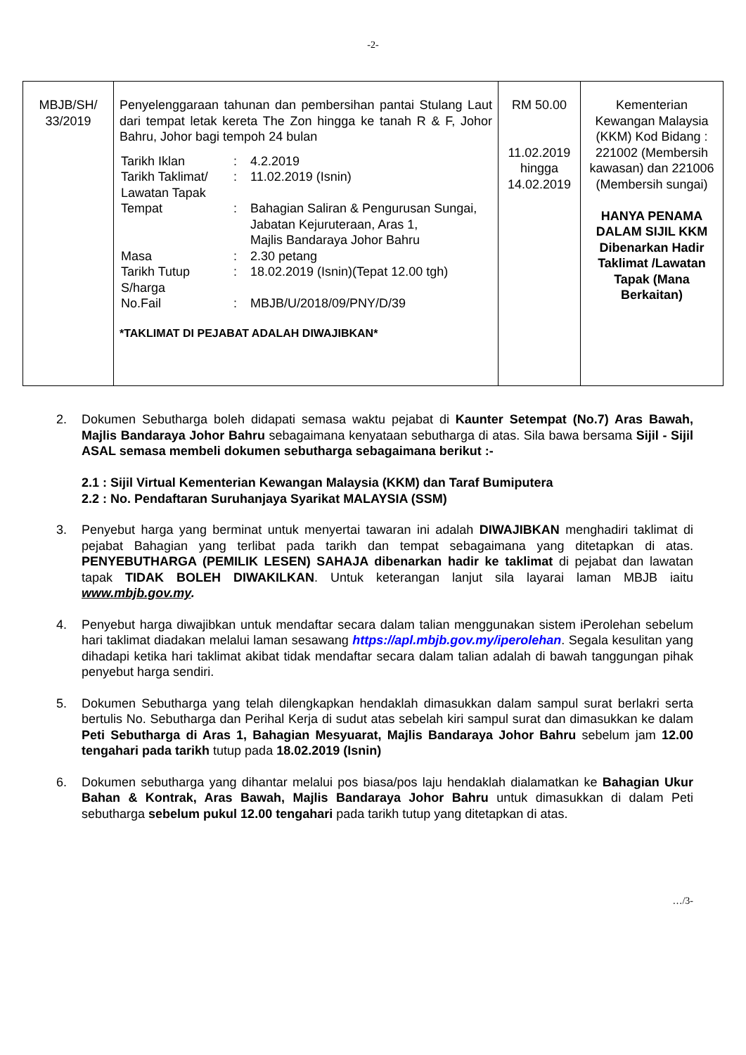-2-
| MBJB/SH/ 33/2019 | Penyelenggaraan tahunan dan pembersihan pantai Stulang Laut dari tempat letak kereta The Zon hingga ke tanah R & F, Johor Bahru, Johor bagi tempoh 24 bulan / Tarikh Iklan / : / 4.2.2019 / / Tarikh Taklimat/ Lawatan Tapak / : / 11.02.2019 (Isnin) / / Tempat / : / Bahagian Saliran & Pengurusan Sungai, Jabatan Kejuruteraan, Aras 1, Majlis Bandaraya Johor Bahru / / Masa / : / 2.30 petang / / Tarikh Tutup S/harga / : / 18.02.2019 (Isnin)(Tepat 12.00 tgh) / / No.Fail / : / MBJB/U/2018/09/PNY/D/39 / *TAKLIMAT DI PEJABAT ADALAH DIWAJIBKAN* | RM 50.00 11.02.2019 hingga 14.02.2019 | Kementerian Kewangan Malaysia (KKM) Kod Bidang : 221002 (Membersih kawasan) dan 221006 (Membersih sungai) HANYA PENAMA DALAM SIJIL KKM Dibenarkan Hadir Taklimat /Lawatan Tapak (Mana Berkaitan) |
2. Dokumen Sebutharga boleh didapati semasa waktu pejabat di Kaunter Setempat (No.7) Aras Bawah, Majlis Bandaraya Johor Bahru sebagaimana kenyataan sebutharga di atas. Sila bawa bersama Sijil - Sijil ASAL semasa membeli dokumen sebutharga sebagaimana berikut :-
2.1 : Sijil Virtual Kementerian Kewangan Malaysia (KKM) dan Taraf Bumiputera
2.2 : No. Pendaftaran Suruhanjaya Syarikat MALAYSIA (SSM)
3. Penyebut harga yang berminat untuk menyertai tawaran ini adalah DIWAJIBKAN menghadiri taklimat di pejabat Bahagian yang terlibat pada tarikh dan tempat sebagaimana yang ditetapkan di atas. PENYEBUTHARGA (PEMILIK LESEN) SAHAJA dibenarkan hadir ke taklimat di pejabat dan lawatan tapak TIDAK BOLEH DIWAKILKAN. Untuk keterangan lanjut sila layarai laman MBJB iaitu www.mbjb.gov.my.
4. Penyebut harga diwajibkan untuk mendaftar secara dalam talian menggunakan sistem iPerolehan sebelum hari taklimat diadakan melalui laman sesawang https://apl.mbjb.gov.my/iperolehan. Segala kesulitan yang dihadapi ketika hari taklimat akibat tidak mendaftar secara dalam talian adalah di bawah tanggungan pihak penyebut harga sendiri.
5. Dokumen Sebutharga yang telah dilengkapkan hendaklah dimasukkan dalam sampul surat berlakri serta bertulis No. Sebutharga dan Perihal Kerja di sudut atas sebelah kiri sampul surat dan dimasukkan ke dalam Peti Sebutharga di Aras 1, Bahagian Mesyuarat, Majlis Bandaraya Johor Bahru sebelum jam 12.00 tengahari pada tarikh tutup pada 18.02.2019 (Isnin)
6. Dokumen sebutharga yang dihantar melalui pos biasa/pos laju hendaklah dialamatkan ke Bahagian Ukur Bahan & Kontrak, Aras Bawah, Majlis Bandaraya Johor Bahru untuk dimasukkan di dalam Peti sebutharga sebelum pukul 12.00 tengahari pada tarikh tutup yang ditetapkan di atas.
…/3-